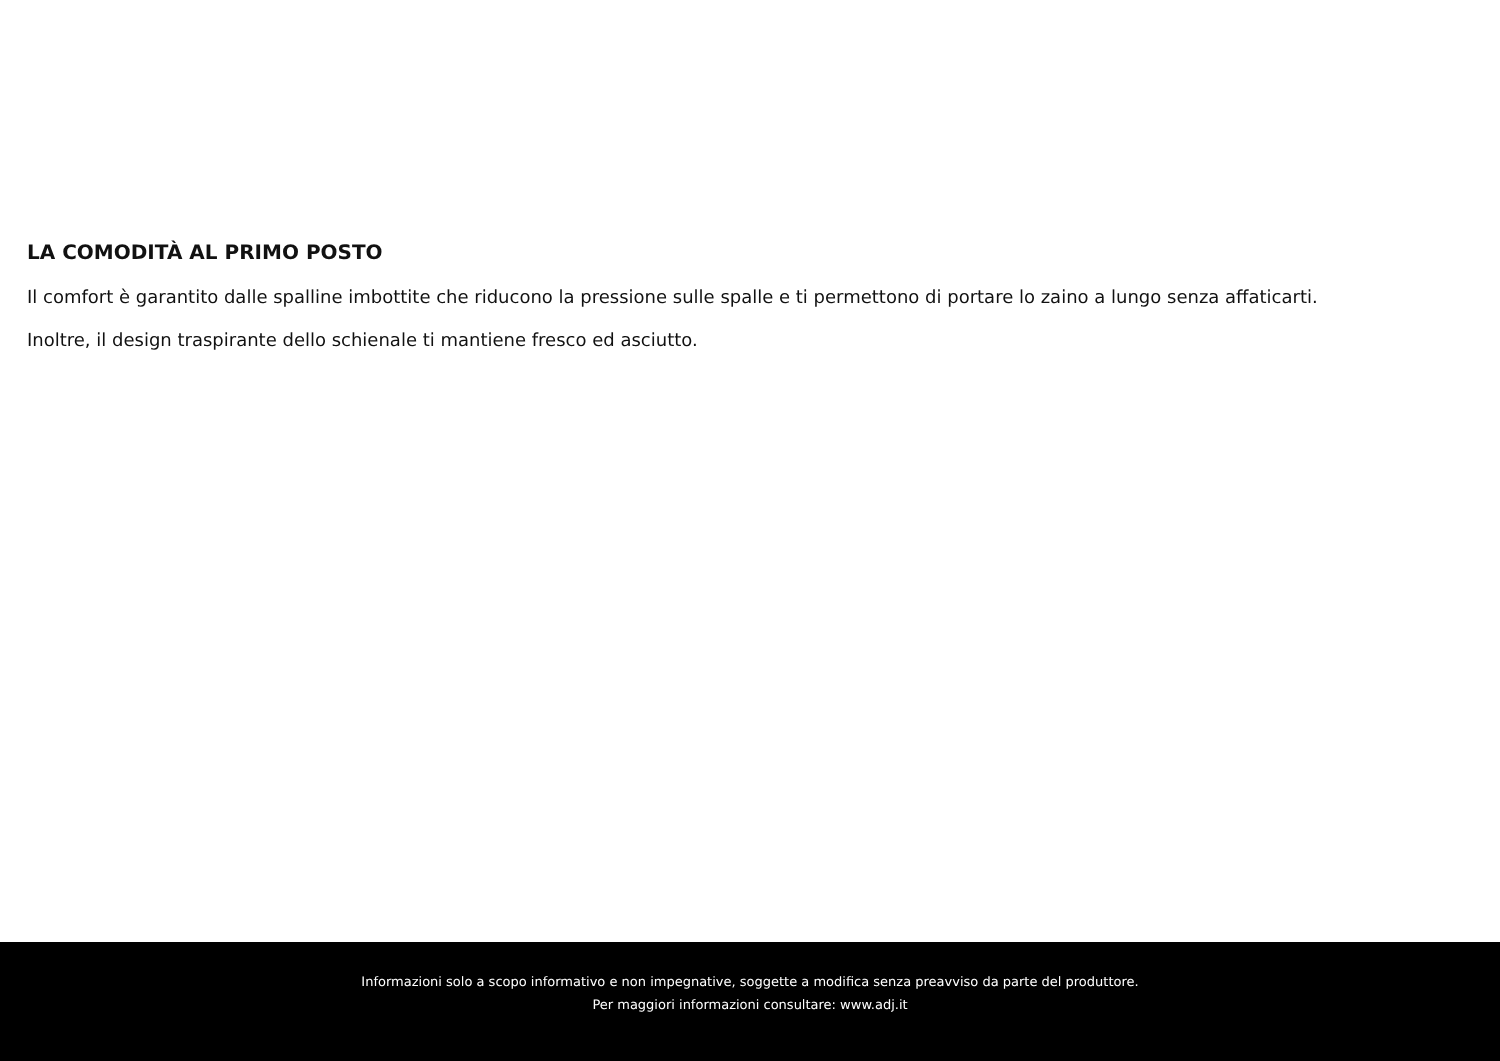LA COMODITÀ AL PRIMO POSTO
Il comfort è garantito dalle spalline imbottite che riducono la pressione sulle spalle e ti permettono di portare lo zaino a lungo senza affaticarti.
Inoltre, il design traspirante dello schienale ti mantiene fresco ed asciutto.
Informazioni solo a scopo informativo e non impegnative, soggette a modifica senza preavviso da parte del produttore.
Per maggiori informazioni consultare: www.adj.it